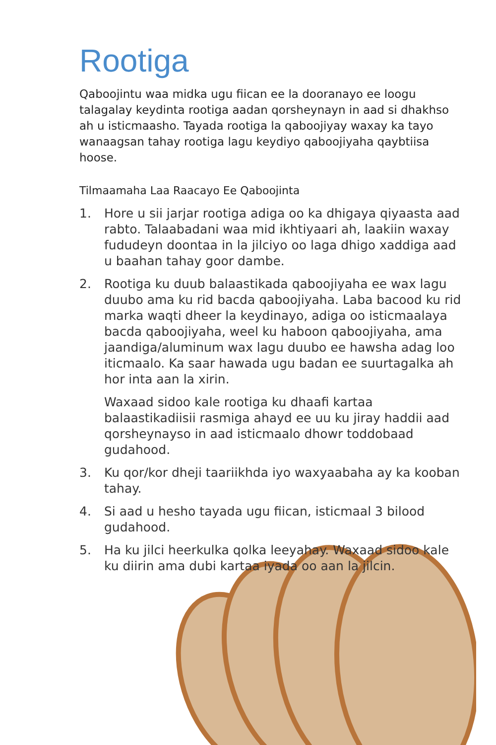Rootiga
Qaboojintu waa midka ugu fiican ee la dooranayo ee loogu talagalay keydinta rootiga aadan qorsheynayn in aad si dhakhso ah u isticmaasho. Tayada rootiga la qaboojiyay waxay ka tayo wanaagsan tahay rootiga lagu keydiyo qaboojiyaha qaybtiisa hoose.
Tilmaamaha Laa Raacayo Ee Qaboojinta
1. Hore u sii jarjar rootiga adiga oo ka dhigaya qiyaasta aad rabto. Talaabadani waa mid ikhtiyaari ah, laakiin waxay fududeyn doontaa in la jilciyo oo laga dhigo xaddiga aad u baahan tahay goor dambe.
2. Rootiga ku duub balaastikada qaboojiyaha ee wax lagu duubo ama ku rid bacda qaboojiyaha. Laba bacood ku rid marka waqti dheer la keydinayo, adiga oo isticmaalaya bacda qaboojiyaha, weel ku haboon qaboojiyaha, ama jaandiga/aluminum wax lagu duubo ee hawsha adag loo iticmaalo. Ka saar hawada ugu badan ee suurtagalka ah hor inta aan la xirin.
Waxaad sidoo kale rootiga ku dhaafi kartaa balaastikadiisii rasmiga ahayd ee uu ku jiray haddii aad qorsheynayso in aad isticmaalo dhowr toddobaad gudahood.
3. Ku qor/kor dheji taariikhda iyo waxyaabaha ay ka kooban tahay.
4. Si aad u hesho tayada ugu fiican, isticmaal 3 bilood gudahood.
5. Ha ku jilci heerkulka qolka leeyahay. Waxaad sidoo kale ku diirin ama dubi kartaa iyada oo aan la jilcin.